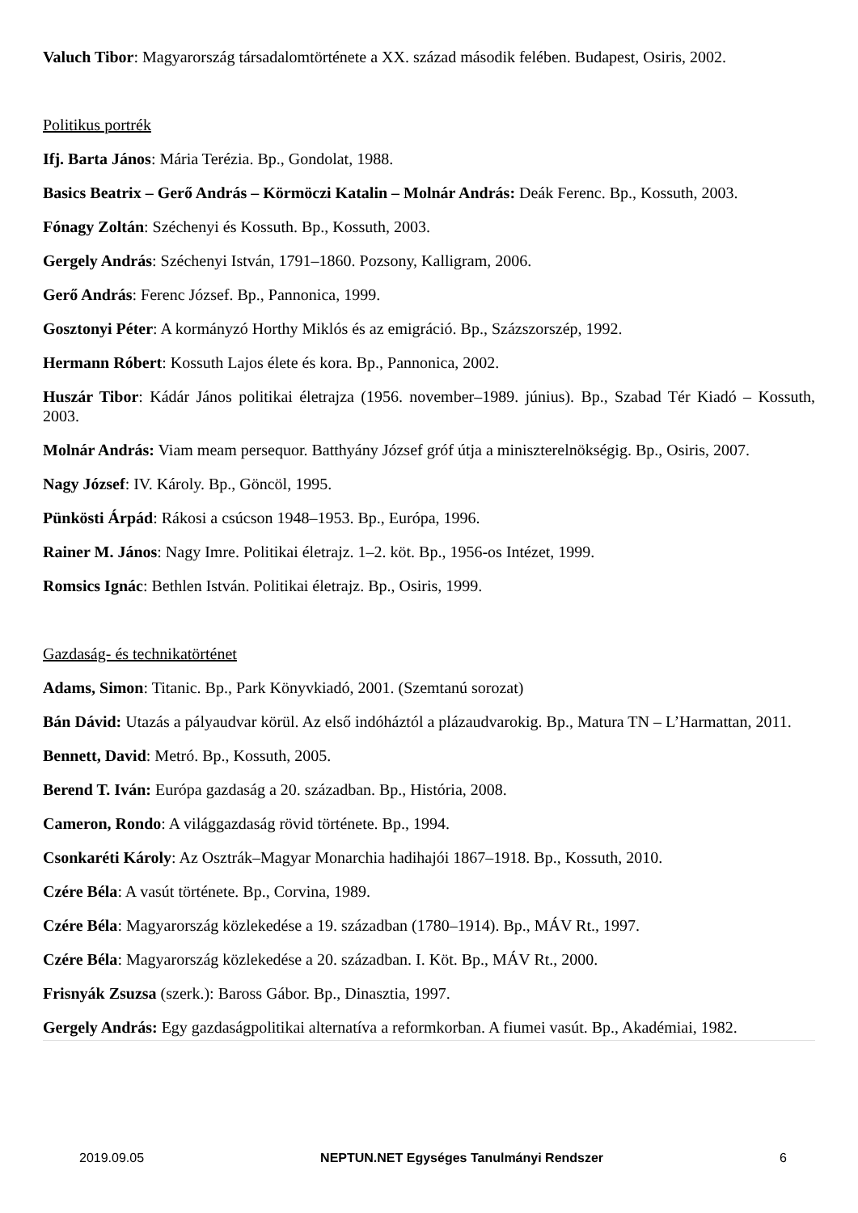Valuch Tibor: Magyarország társadalomtörténete a XX. század második felében. Budapest, Osiris, 2002.
Politikus portrék
Ifj. Barta János: Mária Terézia. Bp., Gondolat, 1988.
Basics Beatrix – Gerő András – Körmöczi Katalin – Molnár András: Deák Ferenc. Bp., Kossuth, 2003.
Fónagy Zoltán: Széchenyi és Kossuth. Bp., Kossuth, 2003.
Gergely András: Széchenyi István, 1791–1860. Pozsony, Kalligram, 2006.
Gerő András: Ferenc József. Bp., Pannonica, 1999.
Gosztonyi Péter: A kormányzó Horthy Miklós és az emigráció. Bp., Százszorszép, 1992.
Hermann Róbert: Kossuth Lajos élete és kora. Bp., Pannonica, 2002.
Huszár Tibor: Kádár János politikai életrajza (1956. november–1989. június). Bp., Szabad Tér Kiadó – Kossuth, 2003.
Molnár András: Viam meam persequor. Batthyány József gróf útja a miniszterelnökségig. Bp., Osiris, 2007.
Nagy József: IV. Károly. Bp., Göncöl, 1995.
Pünkösti Árpád: Rákosi a csúcson 1948–1953. Bp., Európa, 1996.
Rainer M. János: Nagy Imre. Politikai életrajz. 1–2. köt. Bp., 1956-os Intézet, 1999.
Romsics Ignác: Bethlen István. Politikai életrajz. Bp., Osiris, 1999.
Gazdaság- és technikatörténet
Adams, Simon: Titanic. Bp., Park Könyvkiadó, 2001. (Szemtanú sorozat)
Bán Dávid: Utazás a pályaudvar körül. Az első indóháztól a plázaudvarokig. Bp., Matura TN – L’Harmattan, 2011.
Bennett, David: Metró. Bp., Kossuth, 2005.
Berend T. Iván: Európa gazdaság a 20. században. Bp., História, 2008.
Cameron, Rondo: A világgazdaság rövid története. Bp., 1994.
Csonkaréti Károly: Az Osztrák–Magyar Monarchia hadihajói 1867–1918. Bp., Kossuth, 2010.
Czére Béla: A vasút története. Bp., Corvina, 1989.
Czére Béla: Magyarország közlekedése a 19. században (1780–1914). Bp., MÁV Rt., 1997.
Czére Béla: Magyarország közlekedése a 20. században. I. Köt. Bp., MÁV Rt., 2000.
Frisnyák Zsuzsa (szerk.): Baross Gábor. Bp., Dinasztia, 1997.
Gergely András: Egy gazdaságpolitikai alternatíva a reformkorban. A fiumei vasút. Bp., Akadémiai, 1982.
2019.09.05 NEPTUN.NET Egységes Tanulmányi Rendszer 6